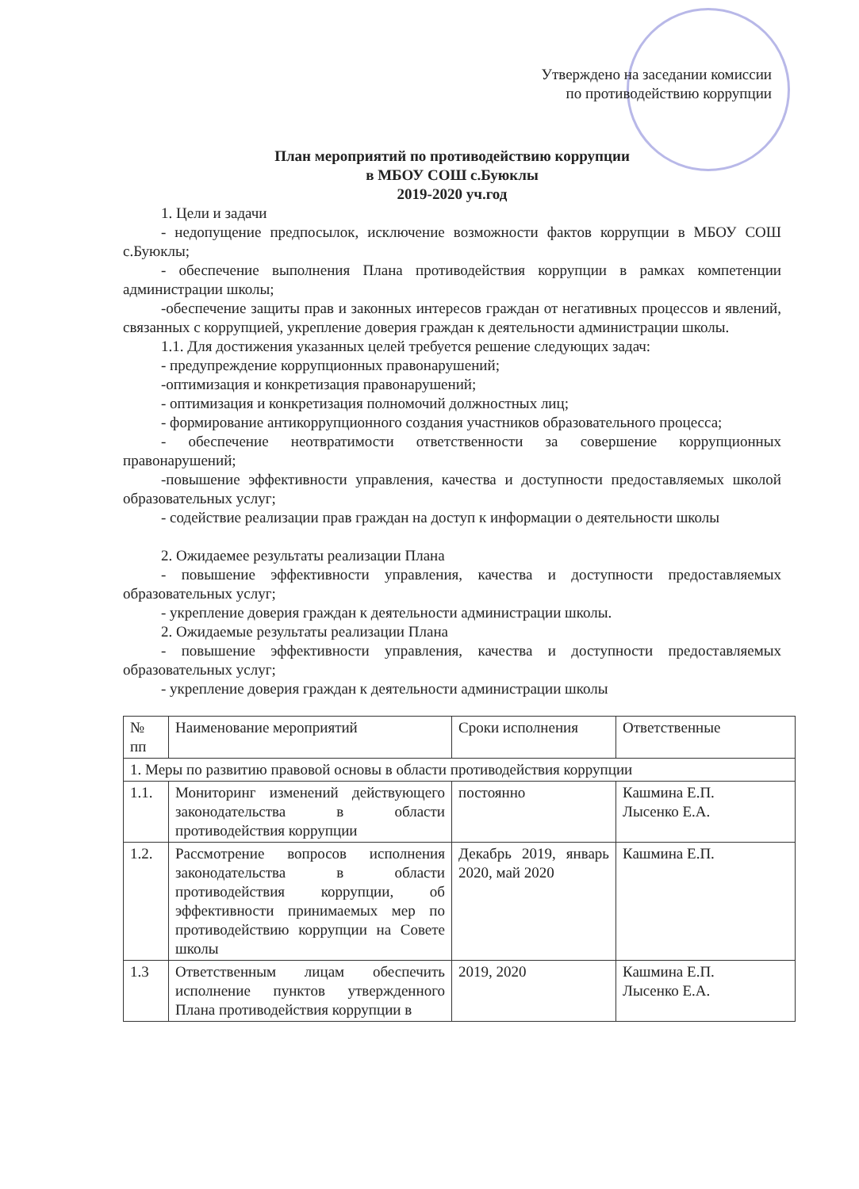Утверждено на заседании комиссии
по противодействию коррупции
План мероприятий по противодействию коррупции
в МБОУ СОШ с.Буюклы
2019-2020 уч.год
1. Цели и задачи
- недопущение предпосылок, исключение возможности фактов коррупции в МБОУ СОШ с.Буюклы;
- обеспечение выполнения Плана противодействия коррупции в рамках компетенции администрации школы;
-обеспечение защиты прав и законных интересов граждан от негативных процессов и явлений, связанных с коррупцией, укрепление доверия граждан к деятельности администрации школы.
1.1. Для достижения указанных целей требуется решение следующих задач:
- предупреждение коррупционных правонарушений;
-оптимизация и конкретизация правонарушений;
- оптимизация и конкретизация полномочий должностных лиц;
- формирование антикоррупционного создания участников образовательного процесса;
- обеспечение неотвратимости ответственности за совершение коррупционных правонарушений;
-повышение эффективности управления, качества и доступности предоставляемых школой образовательных услуг;
- содействие реализации прав граждан на доступ к информации о деятельности школы
2. Ожидаемее результаты реализации Плана
- повышение эффективности управления, качества и доступности предоставляемых образовательных услуг;
- укрепление доверия граждан к деятельности администрации школы.
2. Ожидаемые результаты реализации Плана
- повышение эффективности управления, качества и доступности предоставляемых образовательных услуг;
- укрепление доверия граждан к деятельности администрации школы
| № пп | Наименование мероприятий | Сроки исполнения | Ответственные |
| --- | --- | --- | --- |
| 1. Меры по развитию правовой основы в области противодействия коррупции | | | |
| 1.1. | Мониторинг изменений действующего законодательства в области противодействия коррупции | постоянно | Кашмина Е.П. Лысенко Е.А. |
| 1.2. | Рассмотрение вопросов исполнения законодательства в области противодействия коррупции, об эффективности принимаемых мер по противодействию коррупции на Совете школы | Декабрь 2019, январь 2020, май 2020 | Кашмина Е.П. |
| 1.3 | Ответственным лицам обеспечить исполнение пунктов утвержденного Плана противодействия коррупции в | 2019, 2020 | Кашмина Е.П. Лысенко Е.А. |